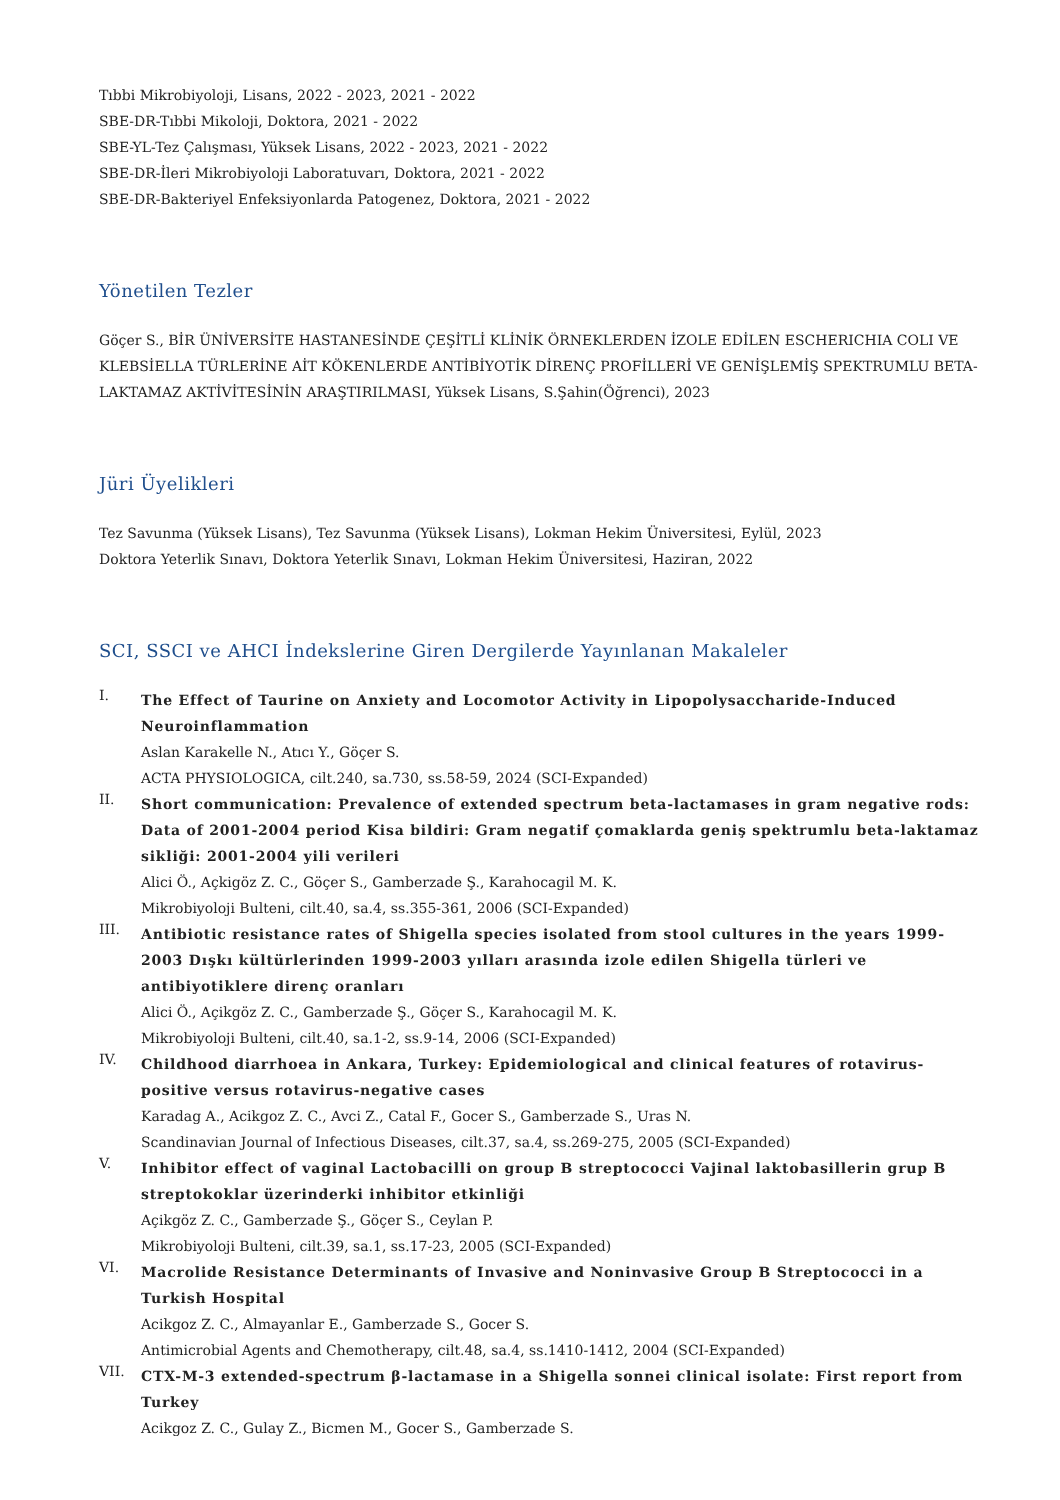Tıbbi Mikrobiyoloji, Lisans, 2022 - 2023, 2021 - 2022
SBE-DR-Tıbbi Mikoloji, Doktora, 2021 - 2022
SBE-YL-Tez Çalışması, Yüksek Lisans, 2022 - 2023, 2021 - 2022
SBE-DR-İleri Mikrobiyoloji Laboratuvarı, Doktora, 2021 - 2022
SBE-DR-Bakteriyel Enfeksiyonlarda Patogenez, Doktora, 2021 - 2022
Yönetilen Tezler
Göçer S., BİR ÜNİVERSİTE HASTANESİNDE ÇEŞİTLİ KLİNİK ÖRNEKLERDEN İZOLE EDİLEN ESCHERICHIA COLI VE KLEBSİELLA TÜRLERİNE AİT KÖKENLERDE ANTİBİYOTİK DİRENÇ PROFİLLERİ VE GENİŞLEMİŞ SPEKTRUMLU BETA-LAKTAMAZ AKTİVİTESİNİN ARAŞTIRILMASI, Yüksek Lisans, S.Şahin(Öğrenci), 2023
Jüri Üyelikleri
Tez Savunma (Yüksek Lisans), Tez Savunma (Yüksek Lisans), Lokman Hekim Üniversitesi, Eylül, 2023
Doktora Yeterlik Sınavı, Doktora Yeterlik Sınavı, Lokman Hekim Üniversitesi, Haziran, 2022
SCI, SSCI ve AHCI İndekslerine Giren Dergilerde Yayınlanan Makaleler
I.
The Effect of Taurine on Anxiety and Locomotor Activity in Lipopolysaccharide-Induced Neuroinflammation
Aslan Karakelle N., Atıcı Y., Göçer S.
ACTA PHYSIOLOGICA, cilt.240, sa.730, ss.58-59, 2024 (SCI-Expanded)
II.
Short communication: Prevalence of extended spectrum beta-lactamases in gram negative rods: Data of 2001-2004 period Kisa bildiri: Gram negatif çomaklarda geniş spektrumlu beta-laktamaz sikliği: 2001-2004 yili verileri
Alici Ö., Açkigöz Z. C., Göçer S., Gamberzade Ş., Karahocagil M. K.
Mikrobiyoloji Bulteni, cilt.40, sa.4, ss.355-361, 2006 (SCI-Expanded)
III.
Antibiotic resistance rates of Shigella species isolated from stool cultures in the years 1999-2003 Dışkı kültürlerinden 1999-2003 yılları arasında izole edilen Shigella türleri ve antibiyotiklere direnç oranları
Alici Ö., Açikgöz Z. C., Gamberzade Ş., Göçer S., Karahocagil M. K.
Mikrobiyoloji Bulteni, cilt.40, sa.1-2, ss.9-14, 2006 (SCI-Expanded)
IV.
Childhood diarrhoea in Ankara, Turkey: Epidemiological and clinical features of rotavirus-positive versus rotavirus-negative cases
Karadag A., Acikgoz Z. C., Avci Z., Catal F., Gocer S., Gamberzade S., Uras N.
Scandinavian Journal of Infectious Diseases, cilt.37, sa.4, ss.269-275, 2005 (SCI-Expanded)
V.
Inhibitor effect of vaginal Lactobacilli on group B streptococci Vajinal laktobasillerin grup B streptokoklar üzerinderki inhibitor etkinliği
Açikgöz Z. C., Gamberzade Ş., Göçer S., Ceylan P.
Mikrobiyoloji Bulteni, cilt.39, sa.1, ss.17-23, 2005 (SCI-Expanded)
VI.
Macrolide Resistance Determinants of Invasive and Noninvasive Group B Streptococci in a Turkish Hospital
Acikgoz Z. C., Almayanlar E., Gamberzade S., Gocer S.
Antimicrobial Agents and Chemotherapy, cilt.48, sa.4, ss.1410-1412, 2004 (SCI-Expanded)
VII.
CTX-M-3 extended-spectrum β-lactamase in a Shigella sonnei clinical isolate: First report from Turkey
Acikgoz Z. C., Gulay Z., Bicmen M., Gocer S., Gamberzade S.